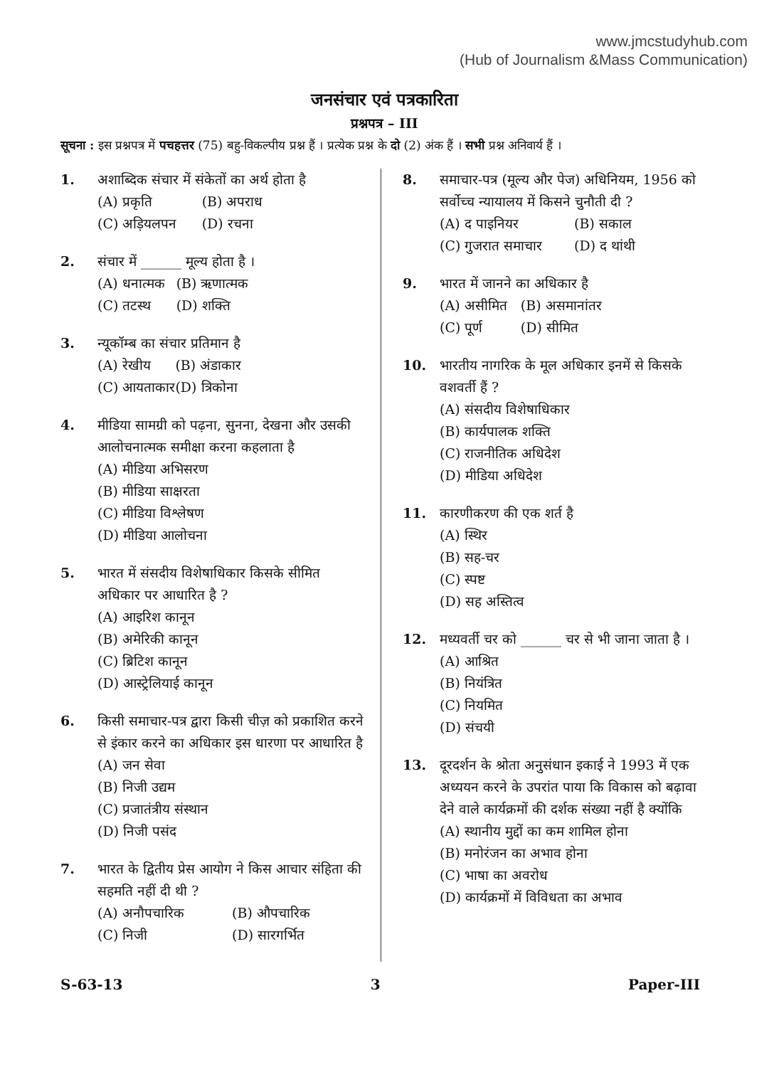www.jmcstudyhub.com
(Hub of Journalism &Mass Communication)
जनसंचार एवं पत्रकारिता
प्रश्नपत्र – III
सूचना : इस प्रश्नपत्र में पचहत्तर (75) बहु-विकल्पीय प्रश्न हैं । प्रत्येक प्रश्न के दो (2) अंक हैं । सभी प्रश्न अनिवार्य हैं ।
1. अशाब्दिक संचार में संकेतों का अर्थ होता है
(A) प्रकृति (B) अपराध (C) अड़ियलपन (D) रचना
2. संचार में ______ मूल्य होता है ।
(A) धनात्मक (B) ऋणात्मक (C) तटस्थ (D) शक्ति
3. न्यूकॉम्ब का संचार प्रतिमान है
(A) रेखीय (B) अंडाकार (C) आयताकार (D) त्रिकोना
4. मीडिया सामग्री को पढ़ना, सुनना, देखना और उसकी आलोचनात्मक समीक्षा करना कहलाता है
(A) मीडिया अभिसरण
(B) मीडिया साक्षरता
(C) मीडिया विश्लेषण
(D) मीडिया आलोचना
5. भारत में संसदीय विशेषाधिकार किसके सीमित अधिकार पर आधारित है ?
(A) आइरिश कानून
(B) अमेरिकी कानून
(C) ब्रिटिश कानून
(D) आस्ट्रेलियाई कानून
6. किसी समाचार-पत्र द्वारा किसी चीज़ को प्रकाशित करने से इंकार करने का अधिकार इस धारणा पर आधारित है
(A) जन सेवा
(B) निजी उद्यम
(C) प्रजातंत्रीय संस्थान
(D) निजी पसंद
7. भारत के द्वितीय प्रेस आयोग ने किस आचार संहिता की सहमति नहीं दी थी ?
(A) अनौपचारिक (B) औपचारिक (C) निजी (D) सारगर्भित
8. समाचार-पत्र (मूल्य और पेज) अधिनियम, 1956 को सर्वोच्च न्यायालय में किसने चुनौती दी ?
(A) द पाइनियर (B) सकाल (C) गुजरात समाचार (D) द थांथी
9. भारत में जानने का अधिकार है
(A) असीमित (B) असमानांतर (C) पूर्ण (D) सीमित
10. भारतीय नागरिक के मूल अधिकार इनमें से किसके वशवर्ती हैं ?
(A) संसदीय विशेषाधिकार
(B) कार्यपालक शक्ति
(C) राजनीतिक अधिदेश
(D) मीडिया अधिदेश
11. कारणीकरण की एक शर्त है
(A) स्थिर
(B) सह-चर
(C) स्पष्ट
(D) सह अस्तित्व
12. मध्यवर्ती चर को ______ चर से भी जाना जाता है ।
(A) आश्रित
(B) नियंत्रित
(C) नियमित
(D) संचयी
13. दूरदर्शन के श्रोता अनुसंधान इकाई ने 1993 में एक अध्ययन करने के उपरांत पाया कि विकास को बढ़ावा देने वाले कार्यक्रमों की दर्शक संख्या नहीं है क्योंकि
(A) स्थानीय मुद्दों का कम शामिल होना
(B) मनोरंजन का अभाव होना
(C) भाषा का अवरोध
(D) कार्यक्रमों में विविधता का अभाव
S-63-13 3 Paper-III